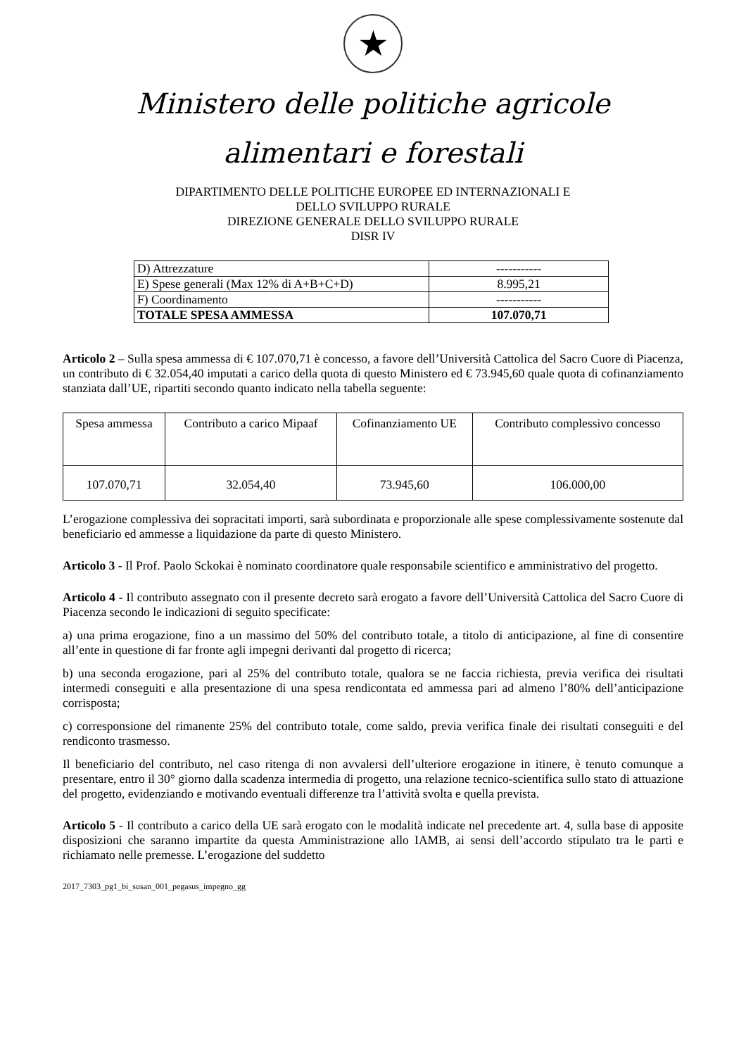★
Ministero delle politiche agricole
alimentari e forestali
DIPARTIMENTO DELLE POLITICHE EUROPEE ED INTERNAZIONALI E
DELLO SVILUPPO RURALE
DIREZIONE GENERALE DELLO SVILUPPO RURALE
DISR IV
| D) Attrezzature | ----------- |
| E) Spese generali (Max 12% di A+B+C+D) | 8.995,21 |
| F) Coordinamento | ----------- |
| TOTALE SPESA AMMESSA | 107.070,71 |
Articolo 2 – Sulla spesa ammessa di € 107.070,71 è concesso, a favore dell’Università Cattolica del Sacro Cuore di Piacenza, un contributo di € 32.054,40 imputati a carico della quota di questo Ministero ed € 73.945,60 quale quota di cofinanziamento stanziata dall’UE, ripartiti secondo quanto indicato nella tabella seguente:
| Spesa ammessa | Contributo a carico Mipaaf | Cofinanziamento UE | Contributo complessivo concesso |
| 107.070,71 | 32.054,40 | 73.945,60 | 106.000,00 |
L’erogazione complessiva dei sopracitati importi, sarà subordinata e proporzionale alle spese complessivamente sostenute dal beneficiario ed ammesse a liquidazione da parte di questo Ministero.
Articolo 3 - Il Prof. Paolo Sckokai è nominato coordinatore quale responsabile scientifico e amministrativo del progetto.
Articolo 4 - Il contributo assegnato con il presente decreto sarà erogato a favore dell’Università Cattolica del Sacro Cuore di Piacenza secondo le indicazioni di seguito specificate:
a) una prima erogazione, fino a un massimo del 50% del contributo totale, a titolo di anticipazione, al fine di consentire all’ente in questione di far fronte agli impegni derivanti dal progetto di ricerca;
b) una seconda erogazione, pari al 25% del contributo totale, qualora se ne faccia richiesta, previa verifica dei risultati intermedi conseguiti e alla presentazione di una spesa rendicontata ed ammessa pari ad almeno l’80% dell’anticipazione corrisposta;
c) corresponsione del rimanente 25% del contributo totale, come saldo, previa verifica finale dei risultati conseguiti e del rendiconto trasmesso.
Il beneficiario del contributo, nel caso ritenga di non avvalersi dell’ulteriore erogazione in itinere, è tenuto comunque a presentare, entro il 30° giorno dalla scadenza intermedia di progetto, una relazione tecnico-scientifica sullo stato di attuazione del progetto, evidenziando e motivando eventuali differenze tra l’attività svolta e quella prevista.
Articolo 5 - Il contributo a carico della UE sarà erogato con le modalità indicate nel precedente art. 4, sulla base di apposite disposizioni che saranno impartite da questa Amministrazione allo IAMB, ai sensi dell’accordo stipulato tra le parti e richiamato nelle premesse. L’erogazione del suddetto
2017_7303_pg1_bi_susan_001_pegasus_impegno_gg